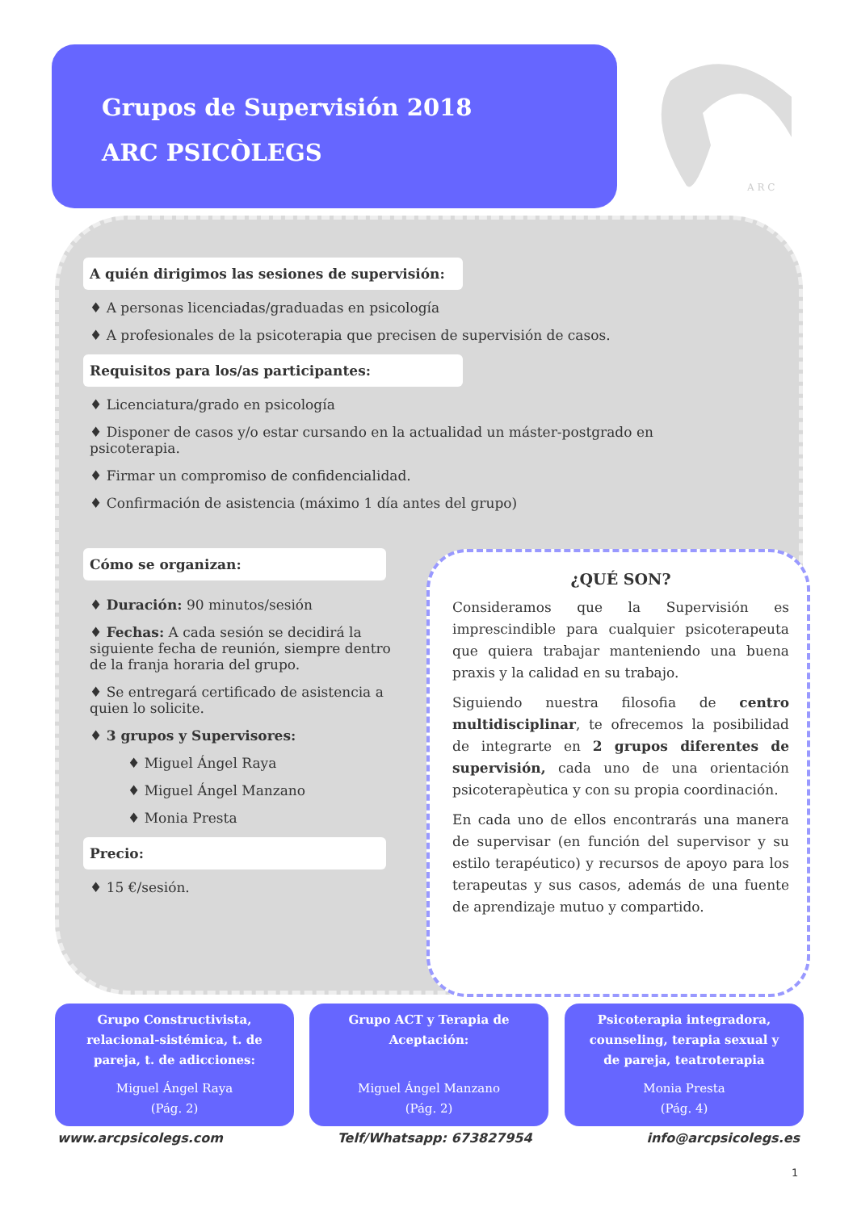Grupos de Supervisión 2018
ARC PSICÒLEGS
A R C
A quién dirigimos las sesiones de supervisión:
♦ A personas licenciadas/graduadas en psicología
♦ A profesionales de la psicoterapia que precisen de supervisión de casos.
Requisitos para los/as participantes:
♦ Licenciatura/grado en psicología
♦ Disponer de casos y/o estar cursando en la actualidad un máster-postgrado en psicoterapia.
♦ Firmar un compromiso de confidencialidad.
♦ Confirmación de asistencia (máximo 1 día antes del grupo)
Cómo se organizan:
♦ Duración: 90 minutos/sesión
♦ Fechas: A cada sesión se decidirá la siguiente fecha de reunión, siempre dentro de la franja horaria del grupo.
♦ Se entregará certificado de asistencia a quien lo solicite.
♦ 3 grupos y Supervisores:
♦ Miguel Ángel Raya
♦ Miguel Ángel Manzano
♦ Monia Presta
Precio:
♦ 15 €/sesión.
¿QUÉ SON?
Consideramos que la Supervisión es imprescindible para cualquier psicoterapeuta que quiera trabajar manteniendo una buena praxis y la calidad en su trabajo.
Siguiendo nuestra filosofia de centro multidisciplinar, te ofrecemos la posibilidad de integrarte en 2 grupos diferentes de supervisión, cada uno de una orientación psicoterapèutica y con su propia coordinación.
En cada uno de ellos encontrarás una manera de supervisar (en función del supervisor y su estilo terapéutico) y recursos de apoyo para los terapeutas y sus casos, además de una fuente de aprendizaje mutuo y compartido.
Grupo Constructivista, relacional-sistémica, t. de pareja, t. de adicciones:
Miguel Ángel Raya
(Pág. 2)
Grupo ACT y Terapia de Aceptación:
Miguel Ángel Manzano
(Pág. 2)
Psicoterapia integradora, counseling, terapia sexual y de pareja, teatroterapia
Monia Presta
(Pág. 4)
www.arcpsicolegs.com Telf/Whatsapp: 673827954 info@arcpsicolegs.es
1